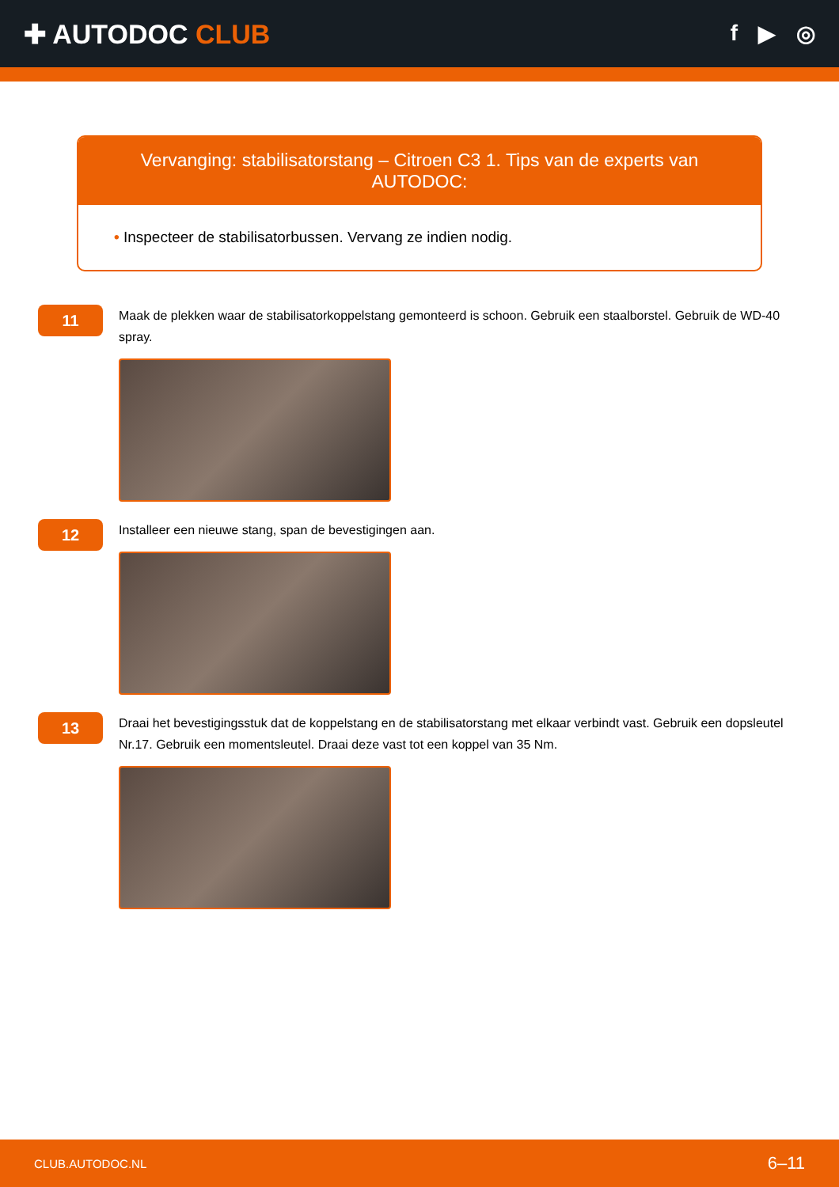✚ AUTODOC CLUB
f ▶ ◎
Vervanging: stabilisatorstang – Citroen C3 1. Tips van de experts van AUTODOC:
• Inspecteer de stabilisatorbussen. Vervang ze indien nodig.
11
Maak de plekken waar de stabilisatorkoppelstang gemonteerd is schoon. Gebruik een staalborstel. Gebruik de WD-40 spray.
12
Installeer een nieuwe stang, span de bevestigingen aan.
13
Draai het bevestigingsstuk dat de koppelstang en de stabilisatorstang met elkaar verbindt vast. Gebruik een dopsleutel Nr.17. Gebruik een momentsleutel. Draai deze vast tot een koppel van 35 Nm.
CLUB.AUTODOC.NL 6–11